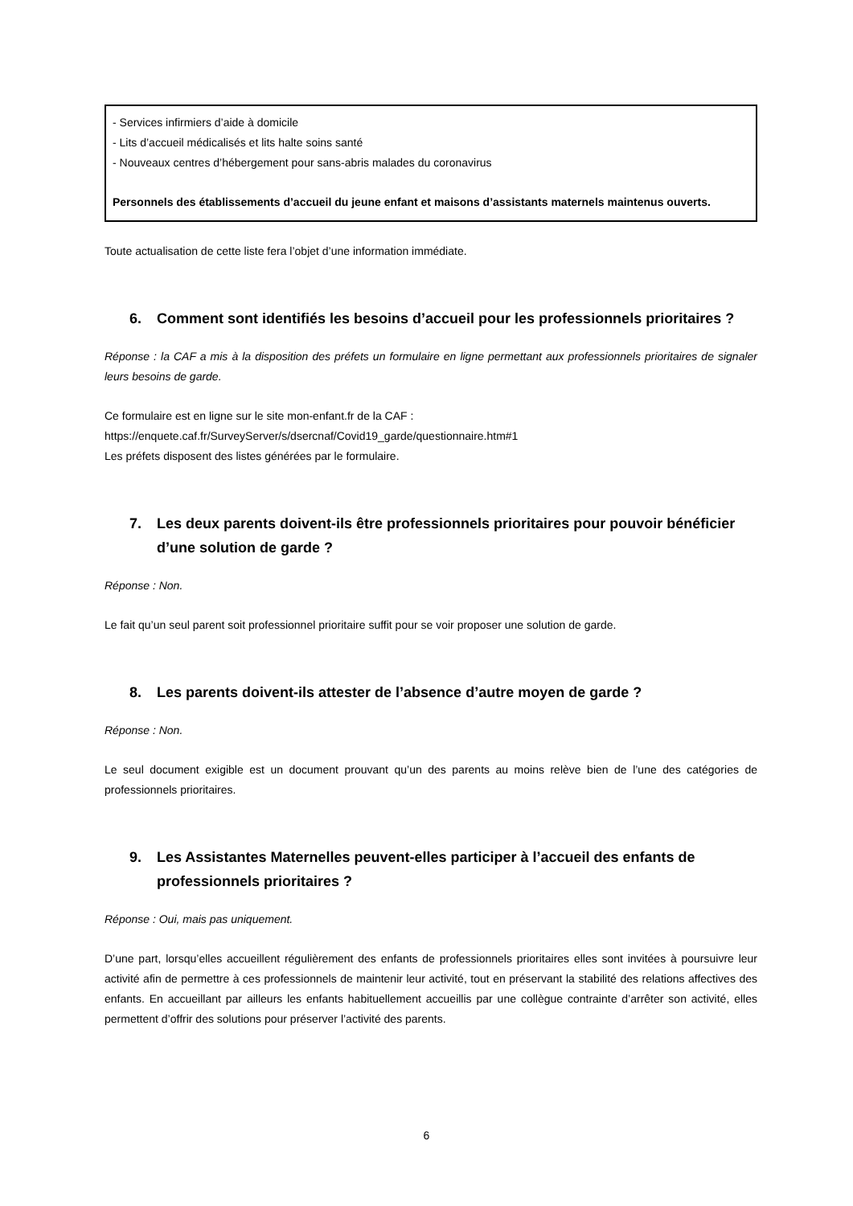- Services infirmiers d’aide à domicile
- Lits d’accueil médicalisés et lits halte soins santé
- Nouveaux centres d’hébergement pour sans-abris malades du coronavirus
Personnels des établissements d’accueil du jeune enfant et maisons d’assistants maternels maintenus ouverts.
Toute actualisation de cette liste fera l’objet d’une information immédiate.
6. Comment sont identifiés les besoins d’accueil pour les professionnels prioritaires ?
Réponse : la CAF a mis à la disposition des préfets un formulaire en ligne permettant aux professionnels prioritaires de signaler leurs besoins de garde.
Ce formulaire est en ligne sur le site mon-enfant.fr de la CAF :
https://enquete.caf.fr/SurveyServer/s/dsercnaf/Covid19_garde/questionnaire.htm#1
Les préfets disposent des listes générées par le formulaire.
7. Les deux parents doivent-ils être professionnels prioritaires pour pouvoir bénéficier d’une solution de garde ?
Réponse : Non.
Le fait qu’un seul parent soit professionnel prioritaire suffit pour se voir proposer une solution de garde.
8. Les parents doivent-ils attester de l’absence d’autre moyen de garde ?
Réponse : Non.
Le seul document exigible est un document prouvant qu’un des parents au moins relève bien de l’une des catégories de professionnels prioritaires.
9. Les Assistantes Maternelles peuvent-elles participer à l’accueil des enfants de professionnels prioritaires ?
Réponse : Oui, mais pas uniquement.
D’une part, lorsqu’elles accueillent régulièrement des enfants de professionnels prioritaires elles sont invitées à poursuivre leur activité afin de permettre à ces professionnels de maintenir leur activité, tout en préservant la stabilité des relations affectives des enfants. En accueillant par ailleurs les enfants habituellement accueillis par une collègue contrainte d’arrêter son activité, elles permettent d’offrir des solutions pour préserver l’activité des parents.
6